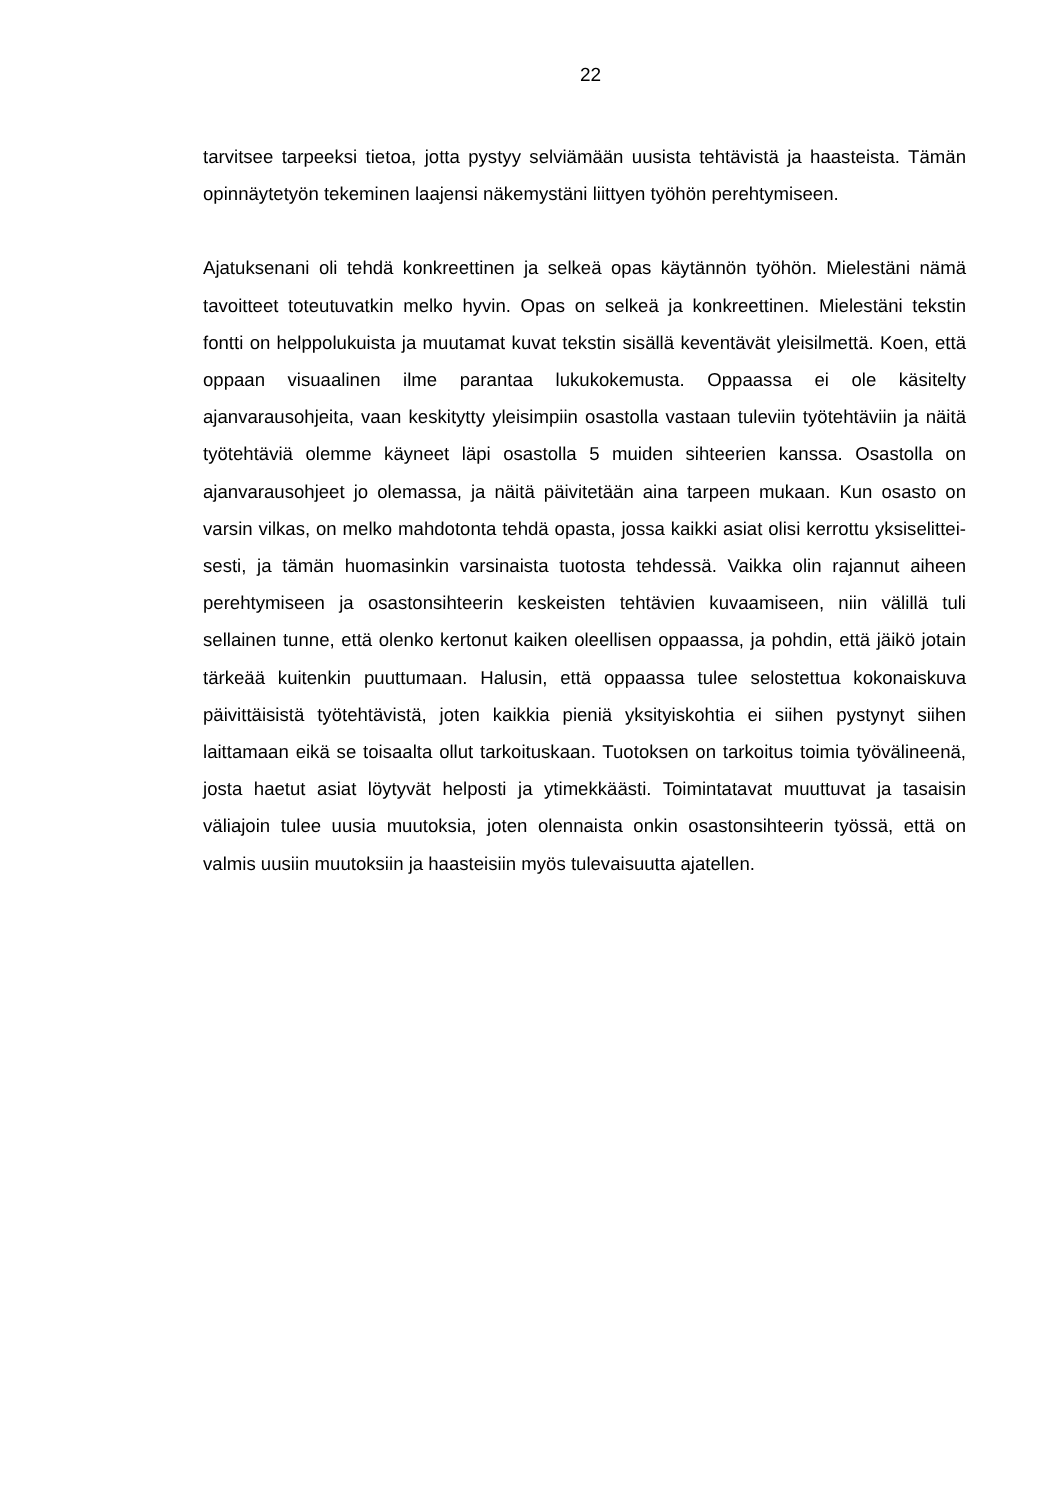22
tarvitsee tarpeeksi tietoa, jotta pystyy selviämään uusista tehtävistä ja haasteis­ta. Tämän opinnäytetyön tekeminen laajensi näkemystäni liittyen työhön pereh­tymiseen.
Ajatuksenani oli tehdä konkreettinen ja selkeä opas käytännön työhön. Mieles­täni nämä tavoitteet toteutuvatkin melko hyvin. Opas on selkeä ja konkreettinen. Mielestäni tekstin fontti on helppolukuista ja muutamat kuvat tekstin sisällä ke­ventävät yleisilmettä. Koen, että oppaan visuaalinen ilme parantaa lukukoke­musta. Oppaassa ei ole käsitelty ajanvarausohjeita, vaan keskitytty yleisimpiin osastolla vastaan tuleviin työtehtäviin ja näitä työtehtäviä olemme käyneet läpi osastolla 5 muiden sihteerien kanssa. Osastolla on ajanvarausohjeet jo ole­massa, ja näitä päivitetään aina tarpeen mukaan. Kun osasto on varsin vilkas, on melko mahdotonta tehdä opasta, jossa kaikki asiat olisi kerrottu yksiselittei­sesti, ja tämän huomasinkin varsinaista tuotosta tehdessä. Vaikka olin rajannut aiheen perehtymiseen ja osastonsihteerin keskeisten tehtävien kuvaamiseen, niin välillä tuli sellainen tunne, että olenko kertonut kaiken oleellisen oppaassa, ja pohdin, että jäikö jotain tärkeää kuitenkin puuttumaan. Halusin, että oppaassa tulee selostettua kokonaiskuva päivittäisistä työtehtävistä, joten kaikkia pieniä yksityiskohtia ei siihen pystynyt siihen laittamaan eikä se toisaalta ollut tarkoi­tuskaan. Tuotoksen on tarkoitus toimia työvälineenä, josta haetut asiat löytyvät helposti ja ytimekkäästi. Toimintatavat muuttuvat ja tasaisin väliajoin tulee uusia muutoksia, joten olennaista onkin osastonsihteerin työssä, että on valmis uusiin muutoksiin ja haasteisiin myös tulevaisuutta ajatellen.